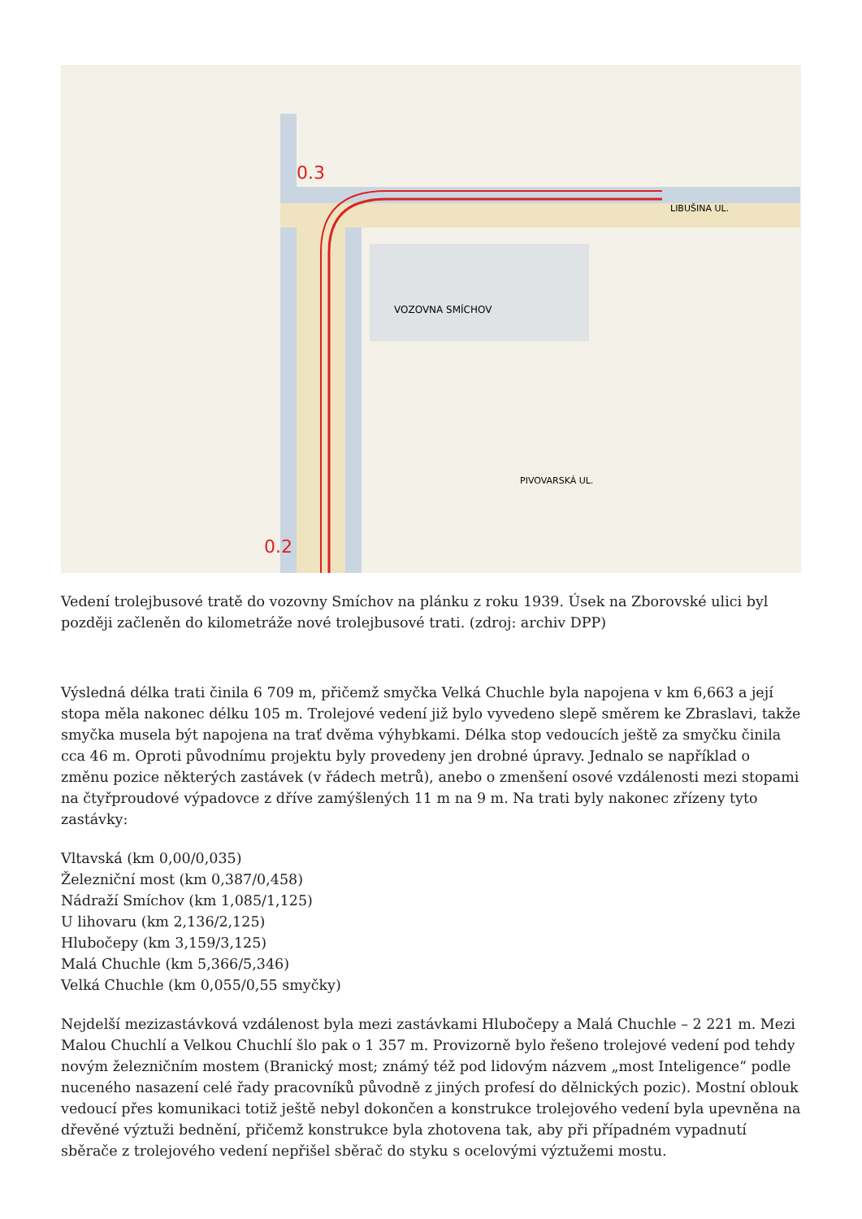0.3
0.2
VOZOVNA SMÍCHOV
LIBUŠINA UL.
PIVOVARSKÁ UL.
Vedení trolejbusové tratě do vozovny Smíchov na plánku z roku 1939. Úsek na Zborovské ulici byl později začleněn do kilometráže nové trolejbusové trati. (zdroj: archiv DPP)
Výsledná délka trati činila 6 709 m, přičemž smyčka Velká Chuchle byla napojena v km 6,663 a její stopa měla nakonec délku 105 m. Trolejové vedení již bylo vyvedeno slepě směrem ke Zbraslavi, takže smyčka musela být napojena na trať dvěma výhybkami. Délka stop vedoucích ještě za smyčku činila cca 46 m. Oproti původnímu projektu byly provedeny jen drobné úpravy. Jednalo se například o změnu pozice některých zastávek (v řádech metrů), anebo o zmenšení osové vzdálenosti mezi stopami na čtyřproudové výpadovce z dříve zamýšlených 11 m na 9 m. Na trati byly nakonec zřízeny tyto zastávky:
Vltavská (km 0,00/0,035)
Železniční most (km 0,387/0,458)
Nádraží Smíchov (km 1,085/1,125)
U lihovaru (km 2,136/2,125)
Hlubočepy (km 3,159/3,125)
Malá Chuchle (km 5,366/5,346)
Velká Chuchle (km 0,055/0,55 smyčky)
Nejdelší mezizastávková vzdálenost byla mezi zastávkami Hlubočepy a Malá Chuchle – 2 221 m. Mezi Malou Chuchlí a Velkou Chuchlí šlo pak o 1 357 m. Provizorně bylo řešeno trolejové vedení pod tehdy novým železničním mostem (Branický most; známý též pod lidovým názvem „most Inteligence“ podle nuceného nasazení celé řady pracovníků původně z jiných profesí do dělnických pozic). Mostní oblouk vedoucí přes komunikaci totiž ještě nebyl dokončen a konstrukce trolejového vedení byla upevněna na dřevěné výztuži bednění, přičemž konstrukce byla zhotovena tak, aby při případném vypadnutí sběrače z trolejového vedení nepřišel sběrač do styku s ocelovými výztužemi mostu.